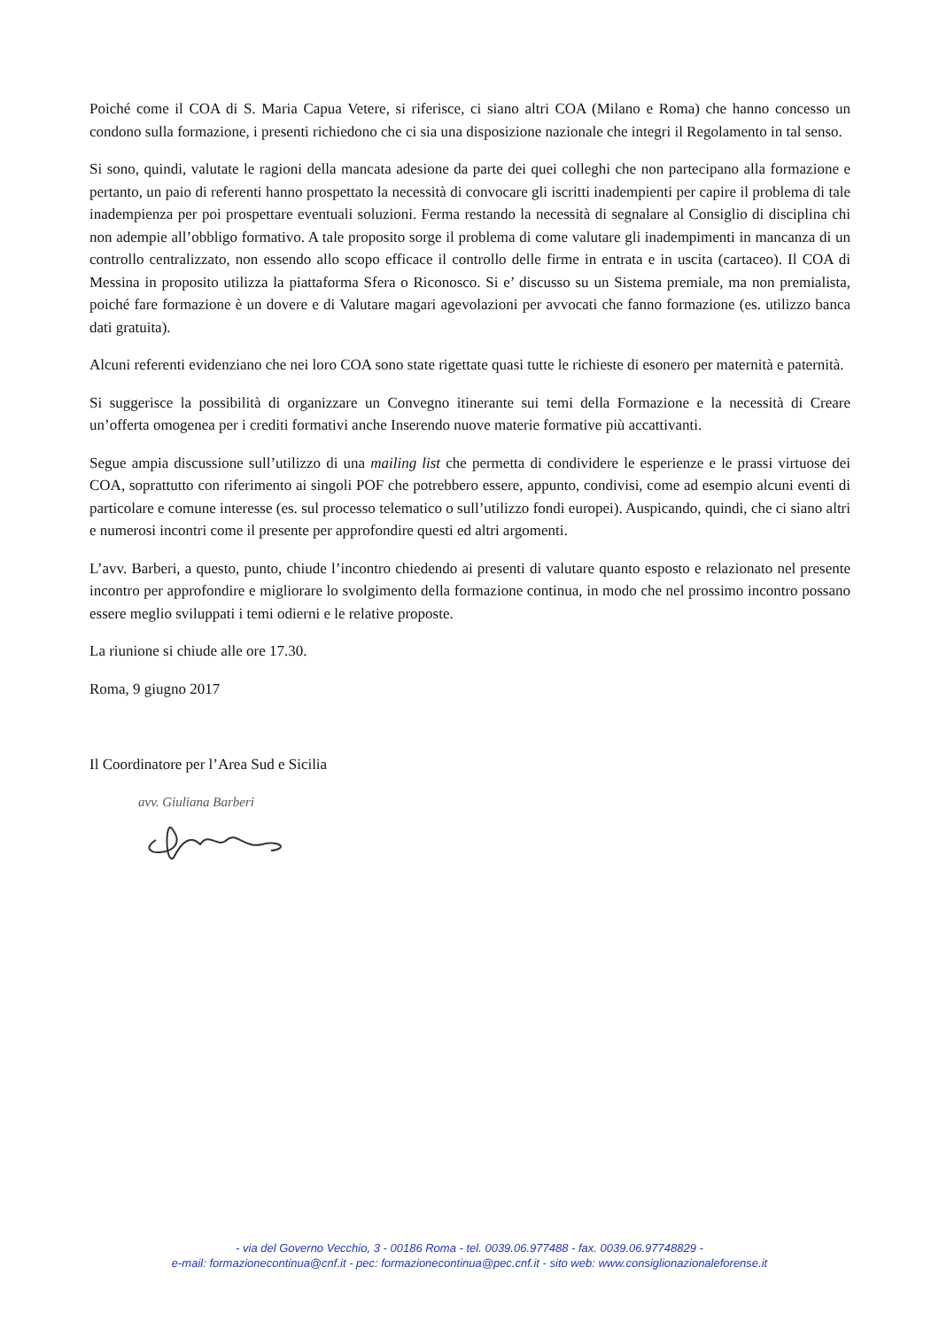Poiché come il COA di S. Maria Capua Vetere, si riferisce, ci siano altri COA (Milano e Roma) che hanno concesso un condono sulla formazione, i presenti richiedono che ci sia una disposizione nazionale che integri il Regolamento in tal senso.
Si sono, quindi, valutate le ragioni della mancata adesione da parte dei quei colleghi che non partecipano alla formazione e pertanto, un paio di referenti hanno prospettato la necessità di convocare gli iscritti inadempienti per capire il problema di tale inadempienza per poi prospettare eventuali soluzioni. Ferma restando la necessità di segnalare al Consiglio di disciplina chi non adempie all’obbligo formativo. A tale proposito sorge il problema di come valutare gli inadempimenti in mancanza di un controllo centralizzato, non essendo allo scopo efficace il controllo delle firme in entrata e in uscita (cartaceo). Il COA di Messina in proposito utilizza la piattaforma Sfera o Riconosco. Si e’ discusso su un Sistema premiale, ma non premialista, poiché fare formazione è un dovere e di Valutare magari agevolazioni per avvocati che fanno formazione (es. utilizzo banca dati gratuita).
Alcuni referenti evidenziano che nei loro COA sono state rigettate quasi tutte le richieste di esonero per maternità e paternità.
Si suggerisce la possibilità di organizzare un Convegno itinerante sui temi della Formazione e la necessità di Creare un’offerta omogenea per i crediti formativi anche Inserendo nuove materie formative più accattivanti.
Segue ampia discussione sull’utilizzo di una mailing list che permetta di condividere le esperienze e le prassi virtuose dei COA, soprattutto con riferimento ai singoli POF che potrebbero essere, appunto, condivisi, come ad esempio alcuni eventi di particolare e comune interesse (es. sul processo telematico o sull’utilizzo fondi europei). Auspicando, quindi, che ci siano altri e numerosi incontri come il presente per approfondire questi ed altri argomenti.
L’avv. Barberi, a questo, punto, chiude l’incontro chiedendo ai presenti di valutare quanto esposto e relazionato nel presente incontro per approfondire e migliorare lo svolgimento della formazione continua, in modo che nel prossimo incontro possano essere meglio sviluppati i temi odierni e le relative proposte.
La riunione si chiude alle ore 17.30.
Roma, 9 giugno 2017
Il Coordinatore per l’Area Sud e Sicilia
avv. Giuliana Barberi
- via del Governo Vecchio, 3 - 00186 Roma - tel. 0039.06.977488 - fax. 0039.06.97748829 -
e-mail: formazionecontinua@cnf.it - pec: formazionecontinua@pec.cnf.it - sito web: www.consiglionazionaleforense.it